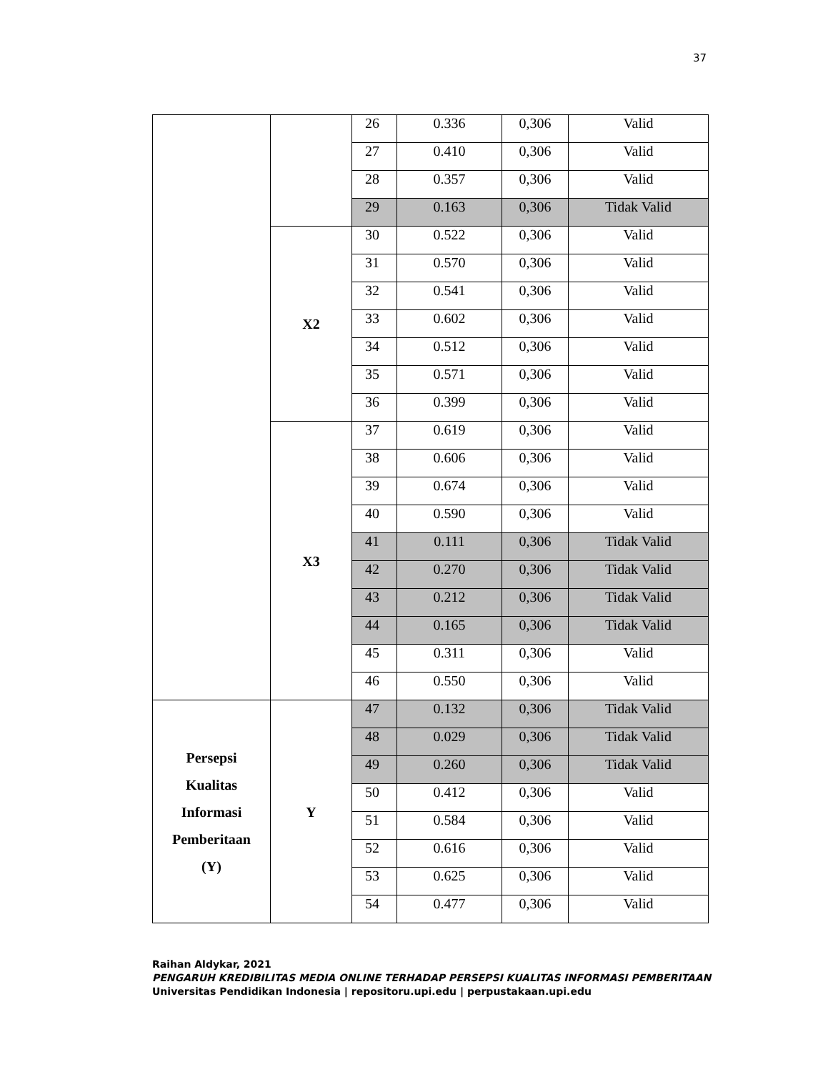37
| | | 26 | 0.336 | 0,306 | Valid |
| | | 27 | 0.410 | 0,306 | Valid |
| | | 28 | 0.357 | 0,306 | Valid |
| | | 29 | 0.163 | 0,306 | Tidak Valid |
| | X2 | 30 | 0.522 | 0,306 | Valid |
| | | 31 | 0.570 | 0,306 | Valid |
| | | 32 | 0.541 | 0,306 | Valid |
| | | 33 | 0.602 | 0,306 | Valid |
| | | 34 | 0.512 | 0,306 | Valid |
| | | 35 | 0.571 | 0,306 | Valid |
| | | 36 | 0.399 | 0,306 | Valid |
| | X3 | 37 | 0.619 | 0,306 | Valid |
| | | 38 | 0.606 | 0,306 | Valid |
| | | 39 | 0.674 | 0,306 | Valid |
| | | 40 | 0.590 | 0,306 | Valid |
| | | 41 | 0.111 | 0,306 | Tidak Valid |
| | | 42 | 0.270 | 0,306 | Tidak Valid |
| | | 43 | 0.212 | 0,306 | Tidak Valid |
| | | 44 | 0.165 | 0,306 | Tidak Valid |
| | | 45 | 0.311 | 0,306 | Valid |
| | | 46 | 0.550 | 0,306 | Valid |
| Persepsi Kualitas Informasi Pemberitaan (Y) | Y | 47 | 0.132 | 0,306 | Tidak Valid |
| | | 48 | 0.029 | 0,306 | Tidak Valid |
| | | 49 | 0.260 | 0,306 | Tidak Valid |
| | | 50 | 0.412 | 0,306 | Valid |
| | | 51 | 0.584 | 0,306 | Valid |
| | | 52 | 0.616 | 0,306 | Valid |
| | | 53 | 0.625 | 0,306 | Valid |
| | | 54 | 0.477 | 0,306 | Valid |
Raihan Aldykar, 2021
PENGARUH KREDIBILITAS MEDIA ONLINE TERHADAP PERSEPSI KUALITAS INFORMASI PEMBERITAAN
Universitas Pendidikan Indonesia | repositoru.upi.edu | perpustakaan.upi.edu